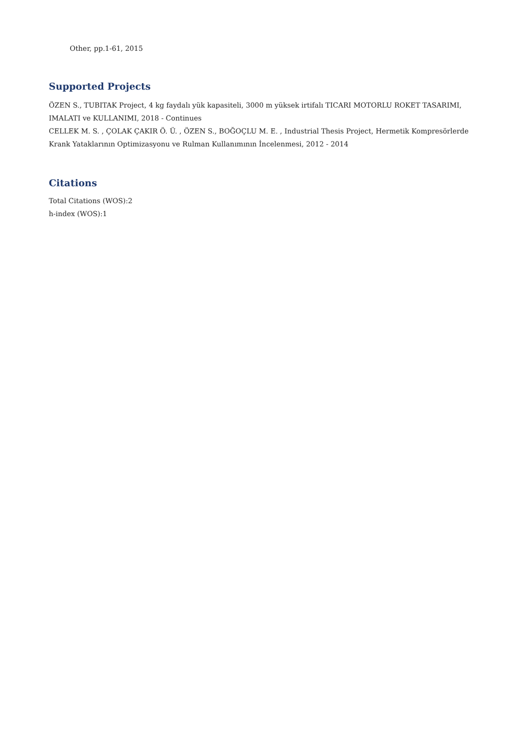Other, pp.1-61, 2015
Supported Projects
ÖZEN S., TUBITAK Project, 4 kg faydalı yük kapasiteli, 3000 m yüksek irtifalı TICARI MOTORLU ROKET TASARIMI, IMALATI ve KULLANIMI, 2018 - Continues
CELLEK M. S. , ÇOLAK ÇAKIR Ö. Ü. , ÖZEN S., BOĞOÇLU M. E. , Industrial Thesis Project, Hermetik Kompresörlerde Krank Yataklarının Optimizasyonu ve Rulman Kullanımının İncelenmesi, 2012 - 2014
Citations
Total Citations (WOS):2
h-index (WOS):1